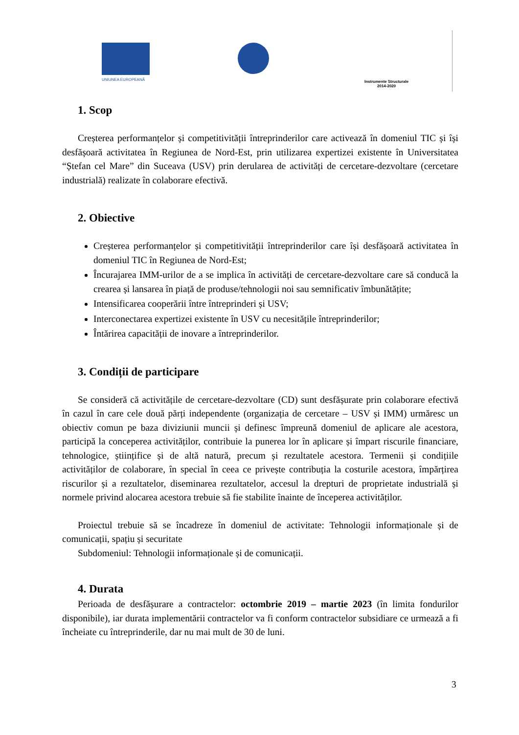UNIUNEA EUROPEANĂ
Instrumente Structurale
2014-2020
1. Scop
Creșterea performanțelor și competitivității întreprinderilor care activează în domeniul TIC și își desfășoară activitatea în Regiunea de Nord-Est, prin utilizarea expertizei existente în Universitatea “Ștefan cel Mare” din Suceava (USV) prin derularea de activități de cercetare-dezvoltare (cercetare industrială) realizate în colaborare efectivă.
2. Obiective
Creșterea performanțelor și competitivității întreprinderilor care își desfășoară activitatea în domeniul TIC în Regiunea de Nord-Est;
Încurajarea IMM-urilor de a se implica în activități de cercetare-dezvoltare care să conducă la crearea și lansarea în piață de produse/tehnologii noi sau semnificativ îmbunătățite;
Intensificarea cooperării între întreprinderi și USV;
Interconectarea expertizei existente în USV cu necesitățile întreprinderilor;
Întărirea capacității de inovare a întreprinderilor.
3. Condiții de participare
Se consideră că activitățile de cercetare-dezvoltare (CD) sunt desfășurate prin colaborare efectivă în cazul în care cele două părți independente (organizația de cercetare – USV și IMM) urmăresc un obiectiv comun pe baza diviziunii muncii și definesc împreună domeniul de aplicare ale acestora, participă la conceperea activităților, contribuie la punerea lor în aplicare și împart riscurile financiare, tehnologice, științifice și de altă natură, precum și rezultatele acestora. Termenii și condițiile activităților de colaborare, în special în ceea ce privește contribuția la costurile acestora, împărțirea riscurilor și a rezultatelor, diseminarea rezultatelor, accesul la drepturi de proprietate industrială și normele privind alocarea acestora trebuie să fie stabilite înainte de începerea activităților.
Proiectul trebuie să se încadreze în domeniul de activitate: Tehnologii informaționale și de comunicații, spațiu și securitate
Subdomeniul: Tehnologii informaționale și de comunicații.
4. Durata
Perioada de desfășurare a contractelor: octombrie 2019 – martie 2023 (în limita fondurilor disponibile), iar durata implementării contractelor va fi conform contractelor subsidiare ce urmează a fi încheiate cu întreprinderile, dar nu mai mult de 30 de luni.
3